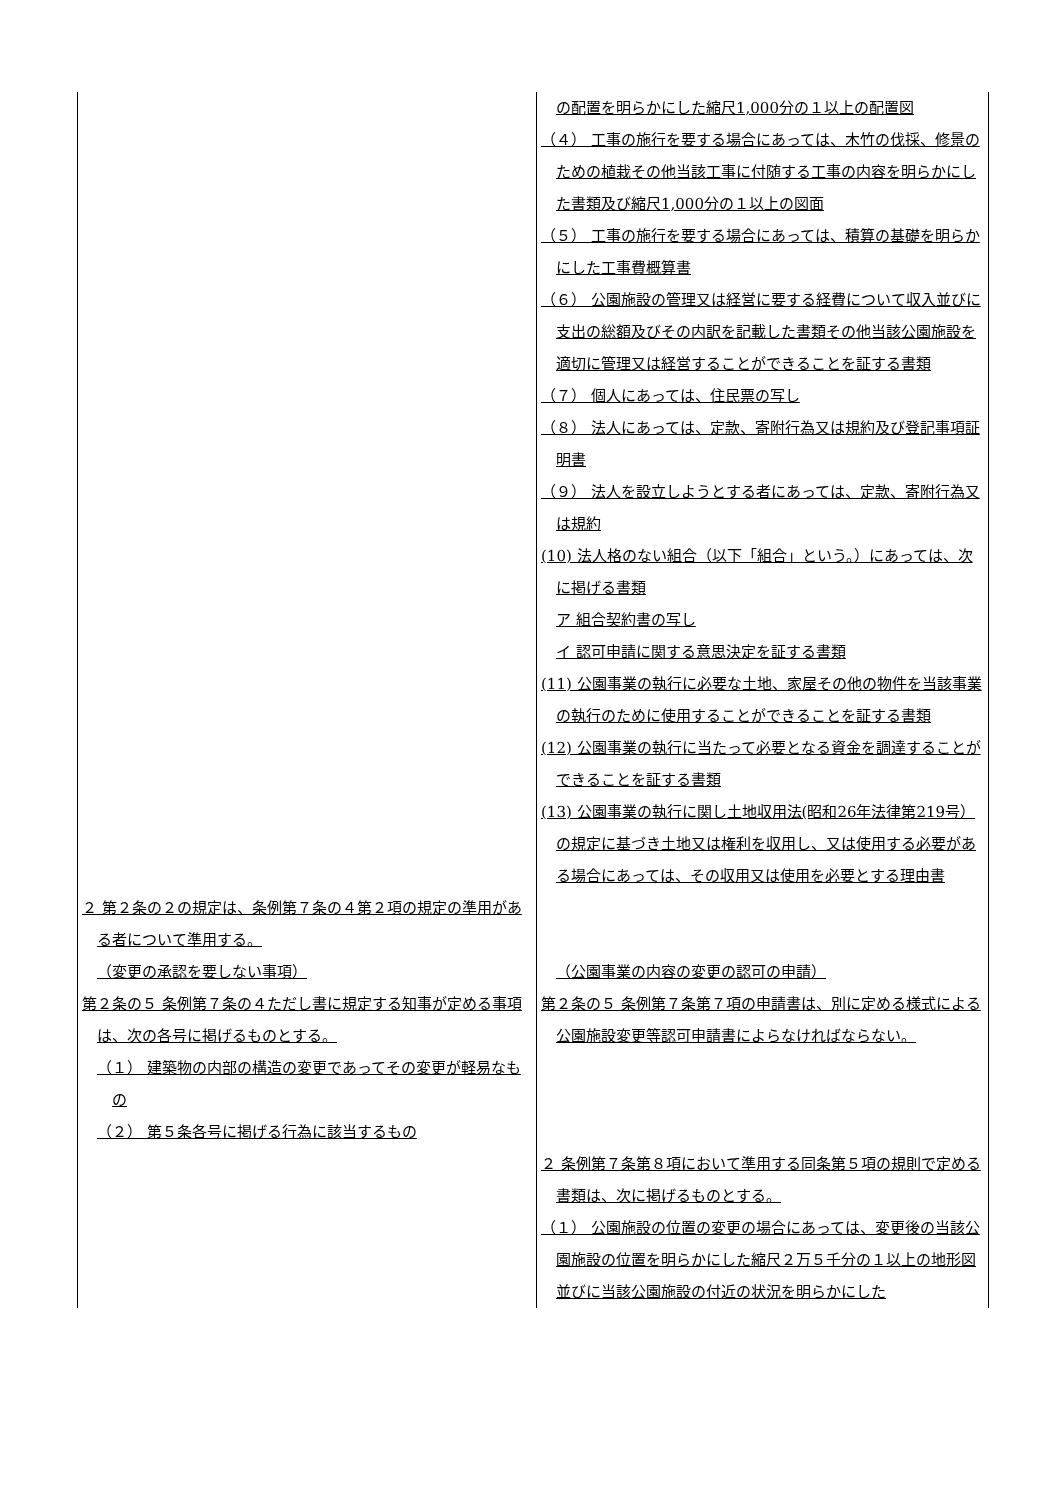| | の配置を明らかにした縮尺1,000分の１以上の配置図 （４） 工事の施行を要する場合にあっては、木竹の伐採、修景のための植栽その他当該工事に付随する工事の内容を明らかにした書類及び縮尺1,000分の１以上の図面 （５） 工事の施行を要する場合にあっては、積算の基礎を明らかにした工事費概算書 （６） 公園施設の管理又は経営に要する経費について収入並びに支出の総額及びその内訳を記載した書類その他当該公園施設を適切に管理又は経営することができることを証する書類 （７） 個人にあっては、住民票の写し （８） 法人にあっては、定款、寄附行為又は規約及び登記事項証明書 （９） 法人を設立しようとする者にあっては、定款、寄附行為又は規約 (10) 法人格のない組合（以下「組合」という。）にあっては、次に掲げる書類 ア 組合契約書の写し イ 認可申請に関する意思決定を証する書類 (11) 公園事業の執行に必要な土地、家屋その他の物件を当該事業の執行のために使用することができることを証する書類 (12) 公園事業の執行に当たって必要となる資金を調達することができることを証する書類 (13) 公園事業の執行に関し土地収用法(昭和26年法律第219号）の規定に基づき土地又は権利を収用し、又は使用する必要がある場合にあっては、その収用又は使用を必要とする理由書 |
| ２ 第２条の２の規定は、条例第７条の４第２項の規定の準用がある者について準用する。 | |
| （変更の承認を要しない事項） | （公園事業の内容の変更の認可の申請） |
| 第２条の５ 条例第７条の４ただし書に規定する知事が定める事項は、次の各号に掲げるものとする。 （１） 建築物の内部の構造の変更であってその変更が軽易なもの （２） 第５条各号に掲げる行為に該当するもの | 第２条の５ 条例第７条第７項の申請書は、別に定める様式による公園施設変更等認可申請書によらなければならない。 ２ 条例第７条第８項において準用する同条第５項の規則で定める書類は、次に掲げるものとする。 （１） 公園施設の位置の変更の場合にあっては、変更後の当該公園施設の位置を明らかにした縮尺２万５千分の１以上の地形図並びに当該公園施設の付近の状況を明らかにした |